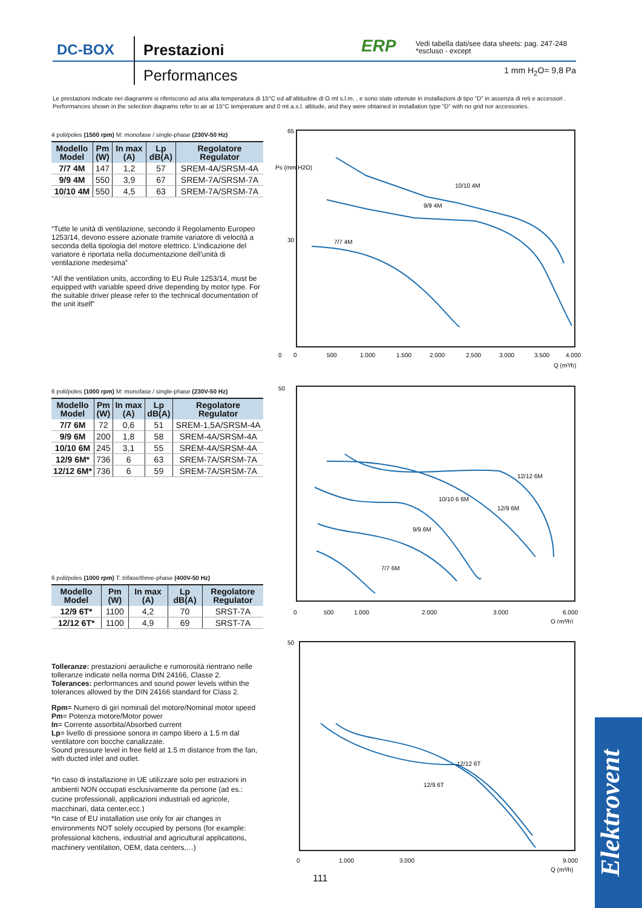DC-BOX Prestazioni
Performances
ERP
Vedi tabella dati/see data sheets: pag. 247-248
*escluso - except
1 mm H<sub>2</sub>O= 9,8 Pa
Le prestazioni indicate nei diagrammi si riferiscono ad aria alla temperatura di 15°C ed all’altitudine di O mt s.l.m. , e sono state ottenute in installazioni di tipo “D” in assenza di reti e accessori .
Performances shown in the selection diagrams refer to air at 15°C temperature and 0 mt a.s.l. altitude, and they were obtained in installation type “D” with no grid nor accessories.
4 poli/poles (1500 rpm) M: monofase / single-phase (230V-50 Hz)
| Modello Model | Pm (W) | In max (A) | Lp dB(A) | Regolatore Regulator |
| --- | --- | --- | --- | --- |
| 7/7 4M | 147 | 1,2 | 57 | SREM-4A/SRSM-4A |
| 9/9 4M | 550 | 3,9 | 67 | SREM-7A/SRSM-7A |
| 10/10 4M | 550 | 4,5 | 63 | SREM-7A/SRSM-7A |
“Tutte le unità di ventilazione, secondo il Regolamento Europeo 1253/14, devono essere azionate tramite variatore di velocità a seconda della tipologia del motore elettrico. L’indicazione del variatore è riportata nella documentazione dell’unità di ventilazione medesima”
“All the ventilation units, according to EU Rule 1253/14, must be equipped with variable speed drive depending by motor type. For the suitable driver please refer to the technical documentation of the unit itself”
6 poli/poles (1000 rpm) M: monofase / single-phase (230V-50 Hz)
| Modello Model | Pm (W) | In max (A) | Lp dB(A) | Regolatore Regulator |
| --- | --- | --- | --- | --- |
| 7/7 6M | 72 | 0,6 | 51 | SREM-1,5A/SRSM-4A |
| 9/9 6M | 200 | 1,8 | 58 | SREM-4A/SRSM-4A |
| 10/10 6M | 245 | 3,1 | 55 | SREM-4A/SRSM-4A |
| 12/9 6M* | 736 | 6 | 63 | SREM-7A/SRSM-7A |
| 12/12 6M* | 736 | 6 | 59 | SREM-7A/SRSM-7A |
6 poli/poles (1000 rpm) T: trifase/three-phase (400V-50 Hz)
| Modello Model | Pm (W) | In max (A) | Lp dB(A) | Regolatore Regulator |
| --- | --- | --- | --- | --- |
| 12/9 6T* | 1100 | 4,2 | 70 | SRST-7A |
| 12/12 6T* | 1100 | 4,9 | 69 | SRST-7A |
Tolleranze: prestazioni aerauliche e rumorosità rientrano nelle tolleranze indicate nella norma DIN 24166, Classe 2.
Tolerances: performances and sound power levels within the tolerances allowed by the DIN 24166 standard for Class 2.
Rpm= Numero di giri nominali del motore/Nominal motor speed
Pm= Potenza motore/Motor power
In= Corrente assorbita/Absorbed current
Lp= livello di pressione sonora in campo libero a 1.5 m dal ventilatore con bocche canalizzate.
Sound pressure level in free field at 1.5 m distance from the fan, with ducted inlet and outlet.
*In caso di installazione in UE utilizzare solo per estrazioni in ambienti NON occupati esclusivamente da persone (ad es.: cucine professionali, applicazioni industriali ed agricole, macchinari, data center,ecc.)
*In case of EU installation use only for air changes in environments NOT solely occupied by persons (for example: professional kitchens, industrial and agricultural applications, machinery ventilation, OEM, data centers,…)
10/10 4M
9/9 4M
7/7 4M
0
0
500
1.000
1.500
2.000
2.500
3.000
3.500
4.000
Q (m³/h)
65
30
Ps (mm H2O)
12/12 6M
10/10 6 6M
12/9 6M
9/9 6M
7/7 6M
0
500
1.000
2.000
3.000
6.000
Q (m³/h)
50
12/12 6T
12/9 6T
0
1.000
3.000
9.000
Q (m³/h)
50
111
Elektrovent